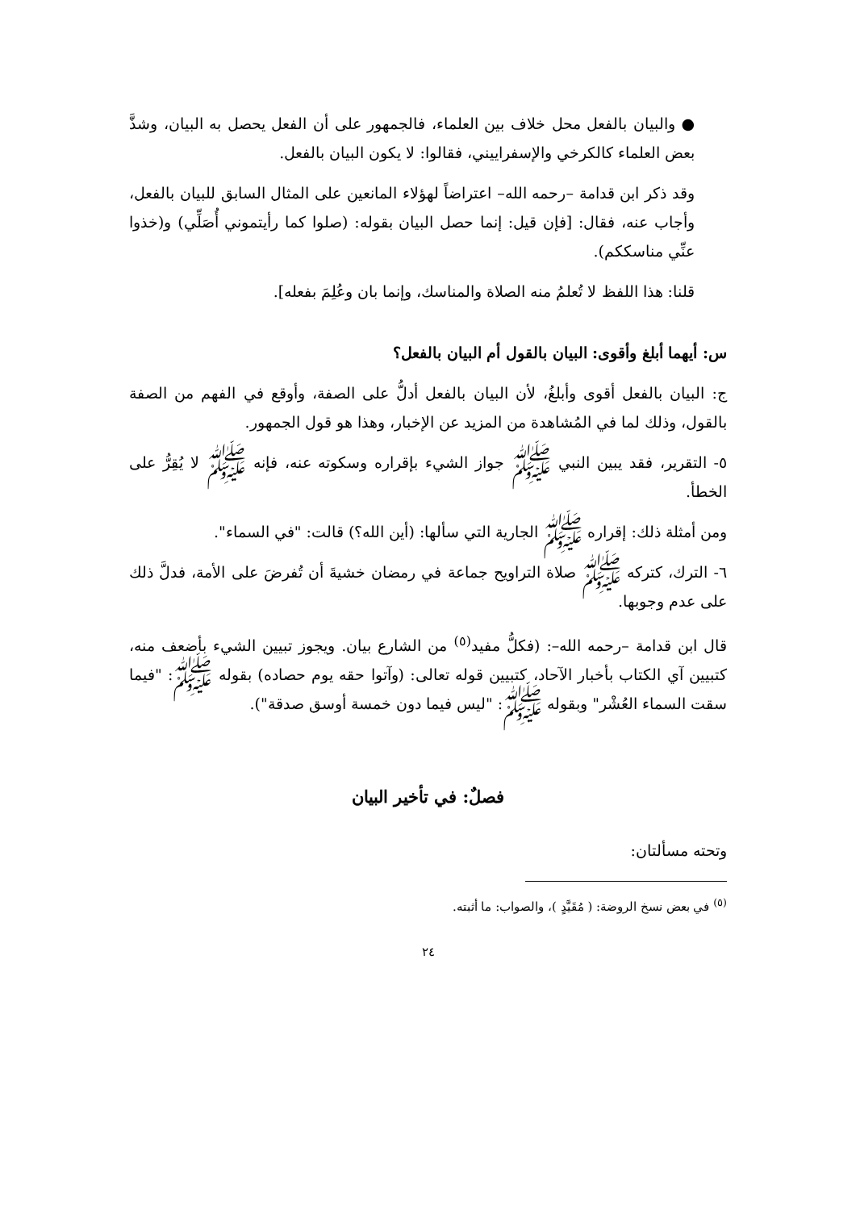● والبيان بالفعل محل خلاف بين العلماء، فالجمهور على أن الفعل يحصل به البيان، وشذَّ بعض العلماء كالكرخي والإسفراييني، فقالوا: لا يكون البيان بالفعل.
وقد ذكر ابن قدامة –رحمه الله– اعتراضاً لهؤلاء المانعين على المثال السابق للبيان بالفعل، وأجاب عنه، فقال: [فإن قيل: إنما حصل البيان بقوله: (صلوا كما رأيتموني أُصَلِّي) و(خذوا عنِّي مناسككم).
قلنا: هذا اللفظ لا تُعلمُ منه الصلاة والمناسك، وإنما بان وعُلِمَ بفعله].
س: أيهما أبلغ وأقوى: البيان بالقول أم البيان بالفعل؟
ج: البيان بالفعل أقوى وأبلغُ، لأن البيان بالفعل أدلُّ على الصفة، وأوقع في الفهم من الصفة بالقول، وذلك لما في المُشاهدة من المزيد عن الإخبار، وهذا هو قول الجمهور.
٥- التقرير، فقد يبين النبي ﷺ جواز الشيء بإقراره وسكوته عنه، فإنه ﷺ لا يُقِرُّ على الخطأ.
ومن أمثلة ذلك: إقراره ﷺ الجارية التي سألها: (أين الله؟) قالت: "في السماء".
٦- الترك، كتركه ﷺ صلاة التراويح جماعة في رمضان خشيةَ أن تُفرضَ على الأمة، فدلَّ ذلك على عدم وجوبها.
قال ابن قدامة –رحمه الله–: (فكلُّ مفيد<sup>(٥)</sup> من الشارع بيان. ويجوز تبيين الشيء بأضعف منه، كتبيين آي الكتاب بأخبار الآحاد، كتبيين قوله تعالى: (وآتوا حقه يوم حصاده) بقوله ﷺ: "فيما سقت السماء العُشْر" وبقوله ﷺ: "ليس فيما دون خمسة أوسق صدقة").
فصلٌ: في تأخير البيان
وتحته مسألتان:
<sup>(٥)</sup> في بعض نسخ الروضة: ( مُقَيَّدٍ )، والصواب: ما أثبته.
٢٤